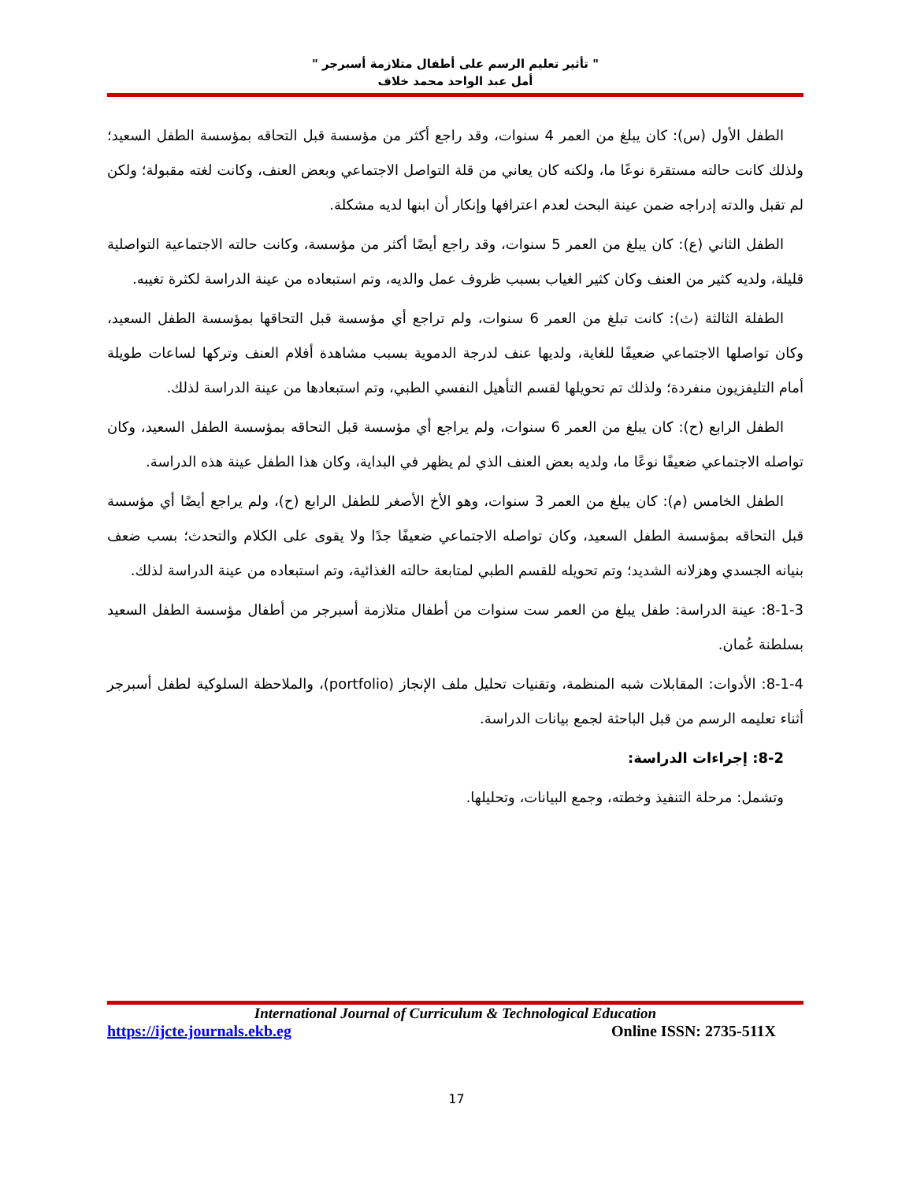" تأثير تعليم الرسم على أطفال متلازمة أسبرجر "
أمل عبد الواحد محمد خلاف
الطفل الأول (س): كان يبلغ من العمر 4 سنوات، وقد راجع أكثر من مؤسسة قبل التحاقه بمؤسسة الطفل السعيد؛ ولذلك كانت حالته مستقرة نوعًا ما، ولكنه كان يعاني من قلة التواصل الاجتماعي وبعض العنف، وكانت لغته مقبولة؛ ولكن لم تقبل والدته إدراجه ضمن عينة البحث لعدم اعترافها وإنكار أن ابنها لديه مشكلة.
الطفل الثاني (ع): كان يبلغ من العمر 5 سنوات، وقد راجع أيضًا أكثر من مؤسسة، وكانت حالته الاجتماعية التواصلية قليلة، ولديه كثير من العنف وكان كثير الغياب بسبب ظروف عمل والديه، وتم استبعاده من عينة الدراسة لكثرة تغيبه.
الطفلة الثالثة (ث): كانت تبلغ من العمر 6 سنوات، ولم تراجع أي مؤسسة قبل التحاقها بمؤسسة الطفل السعيد، وكان تواصلها الاجتماعي ضعيفًا للغاية، ولديها عنف لدرجة الدموية بسبب مشاهدة أفلام العنف وتركها لساعات طويلة أمام التليفزيون منفردة؛ ولذلك تم تحويلها لقسم التأهيل النفسي الطبي، وتم استبعادها من عينة الدراسة لذلك.
الطفل الرابع (ح): كان يبلغ من العمر 6 سنوات، ولم يراجع أي مؤسسة قبل التحاقه بمؤسسة الطفل السعيد، وكان تواصله الاجتماعي ضعيفًا نوعًا ما، ولديه بعض العنف الذي لم يظهر في البداية، وكان هذا الطفل عينة هذه الدراسة.
الطفل الخامس (م): كان يبلغ من العمر 3 سنوات، وهو الأخ الأصغر للطفل الرابع (ح)، ولم يراجع أيضًا أي مؤسسة قبل التحاقه بمؤسسة الطفل السعيد، وكان تواصله الاجتماعي ضعيفًا جدًا ولا يقوى على الكلام والتحدث؛ بسب ضعف بنيانه الجسدي وهزلانه الشديد؛ وتم تحويله للقسم الطبي لمتابعة حالته الغذائية، وتم استبعاده من عينة الدراسة لذلك.
8-1-3: عينة الدراسة: طفل يبلغ من العمر ست سنوات من أطفال متلازمة أسبرجر من أطفال مؤسسة الطفل السعيد بسلطنة عُمان.
8-1-4: الأدوات: المقابلات شبه المنظمة، وتقنيات تحليل ملف الإنجاز (portfolio)، والملاحظة السلوكية لطفل أسبرجر أثناء تعليمه الرسم من قبل الباحثة لجمع بيانات الدراسة.
8-2: إجراءات الدراسة:
وتشمل: مرحلة التنفيذ وخطته، وجمع البيانات، وتحليلها.
International Journal of Curriculum & Technological Education
https://ijcte.journals.ekb.eg Online ISSN: 2735-511X
17